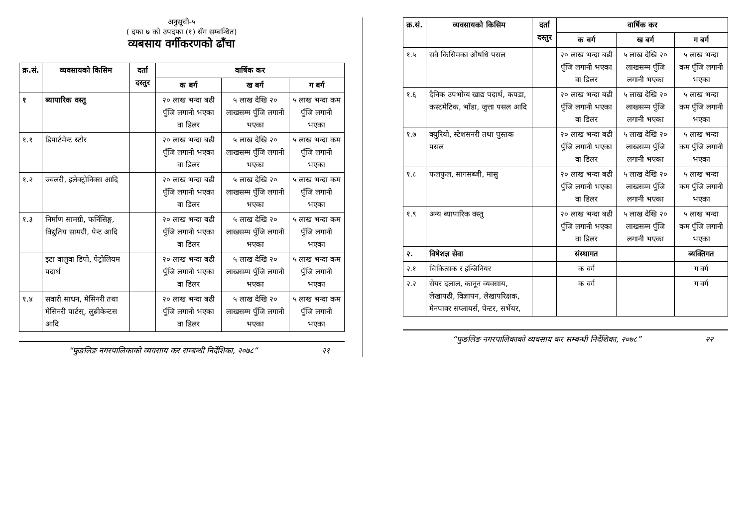अनुसूची-५
( दफा ७ को उपदफा (१) सँग सम्बन्धित)
व्यबसाय वर्गीकरणको ढाँचा
| क्र.सं. | व्यवसायको किसिम | दर्ता दस्तुर | वार्षिक कर | | |
| --- | --- | --- | --- | --- | --- |
| | | | क बर्ग | ख बर्ग | ग बर्ग |
| १ | ब्यापारिक वस्तु | | २० लाख भन्दा बढी पुँजि लगानी भएका वा डिलर | ५ लाख देखि २० लाखसम्म पुँजि लगानी भएका | ५ लाख भन्दा कम पुँजि लगानी भएका |
| १.१ | डिपार्टमेन्ट स्टोर | | २० लाख भन्दा बढी पुँजि लगानी भएका वा डिलर | ५ लाख देखि २० लाखसम्म पुँजि लगानी भएका | ५ लाख भन्दा कम पुँजि लगानी भएका |
| १.२ | ज्वलरी, इलेक्ट्रोनिक्स आदि | | २० लाख भन्दा बढी पुँजि लगानी भएका वा डिलर | ५ लाख देखि २० लाखसम्म पुँजि लगानी भएका | ५ लाख भन्दा कम पुँजि लगानी भएका |
| १.३ | निर्माण सामग्री, फर्निसिङ्ग, विद्युतिय सामग्री, पेन्ट आदि | | २० लाख भन्दा बढी पुँजि लगानी भएका वा डिलर | ५ लाख देखि २० लाखसम्म पुँजि लगानी भएका | ५ लाख भन्दा कम पुँजि लगानी भएका |
| | इटा वालुवा डिपो, पेट्रोलियम पदार्थ | | २० लाख भन्दा बढी पुँजि लगानी भएका वा डिलर | ५ लाख देखि २० लाखसम्म पुँजि लगानी भएका | ५ लाख भन्दा कम पुँजि लगानी भएका |
| १.४ | सवारी साधन, मेसिनरी तथा मेसिनरी पार्टस्, लुब्रीकेन्टस आदि | | २० लाख भन्दा बढी पुँजि लगानी भएका वा डिलर | ५ लाख देखि २० लाखसम्म पुँजि लगानी भएका | ५ लाख भन्दा कम पुँजि लगानी भएका |
“फुङलिङ नगरपालिकाको व्यवसाय कर सम्बन्धी निर्देशिका, २०७८” २१
| क्र.सं. | व्यवसायको किसिम | दर्ता दस्तुर | वार्षिक कर | | |
| --- | --- | --- | --- | --- | --- |
| | | | क बर्ग | ख बर्ग | ग बर्ग |
| १.५ | सवै किसिमका औषधि पसल | | २० लाख भन्दा बढी पुँजि लगानी भएका वा डिलर | ५ लाख देखि २० लाखसम्म पुँजि लगानी भएका | ५ लाख भन्दा कम पुँजि लगानी भएका |
| १.६ | दैनिक उपभोग्य खाद्य पदार्थ, कपडा, कस्टमेटिक, भाँडा, जुत्ता पसल आदि | | २० लाख भन्दा बढी पुँजि लगानी भएका वा डिलर | ५ लाख देखि २० लाखसम्म पुँजि लगानी भएका | ५ लाख भन्दा कम पुँजि लगानी भएका |
| १.७ | क्युरियो, स्टेशसनरी तथा पुस्तक पसल | | २० लाख भन्दा बढी पुँजि लगानी भएका वा डिलर | ५ लाख देखि २० लाखसम्म पुँजि लगानी भएका | ५ लाख भन्दा कम पुँजि लगानी भएका |
| १.८ | फलफुल, सागसब्जी, मासु | | २० लाख भन्दा बढी पुँजि लगानी भएका वा डिलर | ५ लाख देखि २० लाखसम्म पुँजि लगानी भएका | ५ लाख भन्दा कम पुँजि लगानी भएका |
| १.९ | अन्य ब्यापारिक वस्तु | | २० लाख भन्दा बढी पुँजि लगानी भएका वा डिलर | ५ लाख देखि २० लाखसम्म पुँजि लगानी भएका | ५ लाख भन्दा कम पुँजि लगानी भएका |
| २. | विषेशज्ञ सेवा | | संस्थागत | | ब्यक्तिगत |
| २.१ | चिकित्सक र इन्जिनियर | | क वर्ग | | ग वर्ग |
| २.२ | सेयर दलाल, कानून व्यवसाय, लेखापढी, विज्ञापन, लेखापरिक्षक, मेनपावर सप्लायर्स, पेन्टर, सर्भेयर, | | क वर्ग | | ग वर्ग |
“फुङलिङ नगरपालिकाको व्यवसाय कर सम्बन्धी निर्देशिका, २०७८” २२